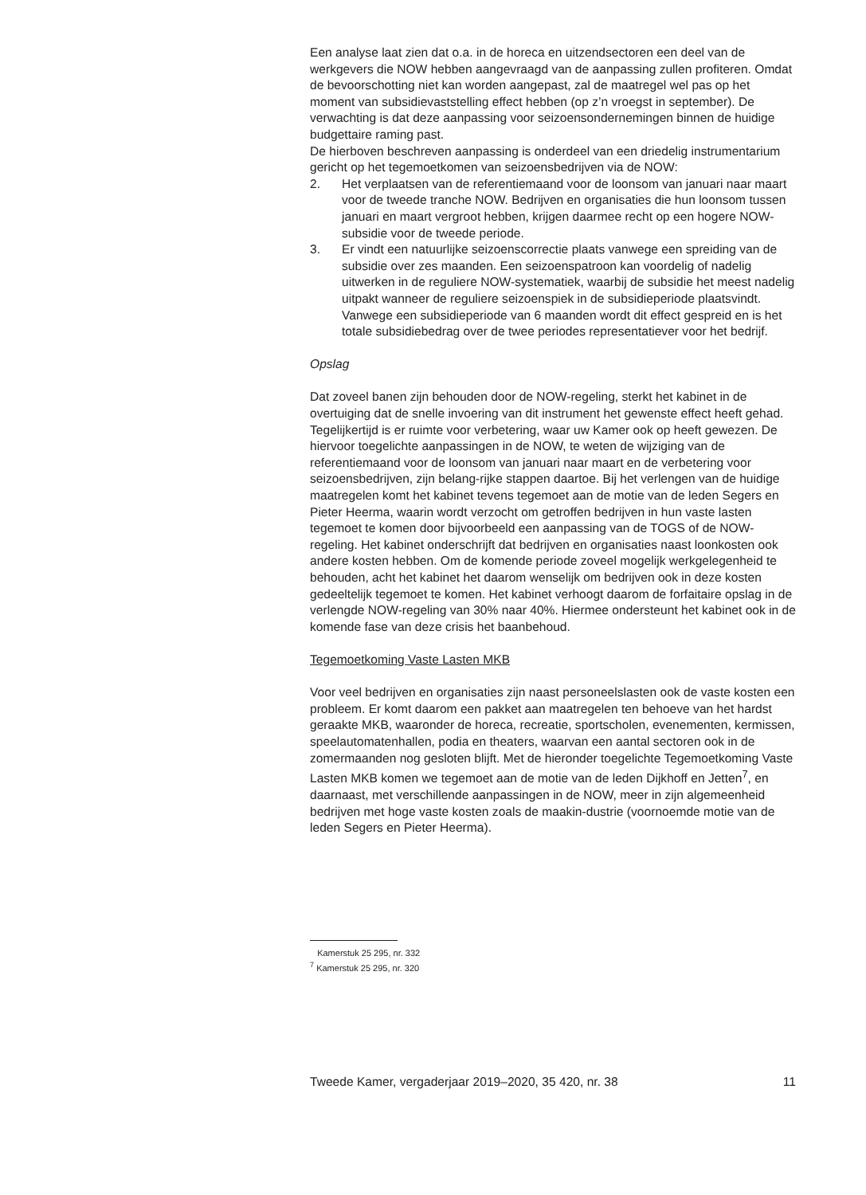Een analyse laat zien dat o.a. in de horeca en uitzendsectoren een deel van de werkgevers die NOW hebben aangevraagd van de aanpassing zullen profiteren. Omdat de bevoorschotting niet kan worden aangepast, zal de maatregel wel pas op het moment van subsidievaststelling effect hebben (op z’n vroegst in september). De verwachting is dat deze aanpassing voor seizoensondernemingen binnen de huidige budgettaire raming past.
De hierboven beschreven aanpassing is onderdeel van een driedelig instrumentarium gericht op het tegemoetkomen van seizoensbedrijven via de NOW:
2. Het verplaatsen van de referentiemaand voor de loonsom van januari naar maart voor de tweede tranche NOW. Bedrijven en organisaties die hun loonsom tussen januari en maart vergroot hebben, krijgen daarmee recht op een hogere NOW-subsidie voor de tweede periode.
3. Er vindt een natuurlijke seizoenscorrectie plaats vanwege een spreiding van de subsidie over zes maanden. Een seizoenspatroon kan voordelig of nadelig uitwerken in de reguliere NOW-systematiek, waarbij de subsidie het meest nadelig uitpakt wanneer de reguliere seizoenspiek in de subsidieperiode plaatsvindt. Vanwege een subsidieperiode van 6 maanden wordt dit effect gespreid en is het totale subsidiebedrag over de twee periodes representatiever voor het bedrijf.
Opslag
Dat zoveel banen zijn behouden door de NOW-regeling, sterkt het kabinet in de overtuiging dat de snelle invoering van dit instrument het gewenste effect heeft gehad. Tegelijkertijd is er ruimte voor verbetering, waar uw Kamer ook op heeft gewezen. De hiervoor toegelichte aanpassingen in de NOW, te weten de wijziging van de referentiemaand voor de loonsom van januari naar maart en de verbetering voor seizoensbedrijven, zijn belang-rijke stappen daartoe. Bij het verlengen van de huidige maatregelen komt het kabinet tevens tegemoet aan de motie van de leden Segers en Pieter Heerma, waarin wordt verzocht om getroffen bedrijven in hun vaste lasten tegemoet te komen door bijvoorbeeld een aanpassing van de TOGS of de NOW-regeling. Het kabinet onderschrijft dat bedrijven en organisaties naast loonkosten ook andere kosten hebben. Om de komende periode zoveel mogelijk werkgelegenheid te behouden, acht het kabinet het daarom wenselijk om bedrijven ook in deze kosten gedeeltelijk tegemoet te komen. Het kabinet verhoogt daarom de forfaitaire opslag in de verlengde NOW-regeling van 30% naar 40%. Hiermee ondersteunt het kabinet ook in de komende fase van deze crisis het baanbehoud.
Tegemoetkoming Vaste Lasten MKB
Voor veel bedrijven en organisaties zijn naast personeelslasten ook de vaste kosten een probleem. Er komt daarom een pakket aan maatregelen ten behoeve van het hardst geraakte MKB, waaronder de horeca, recreatie, sportscholen, evenementen, kermissen, speelautomatenhallen, podia en theaters, waarvan een aantal sectoren ook in de zomermaanden nog gesloten blijft. Met de hieronder toegelichte Tegemoetkoming Vaste Lasten MKB komen we tegemoet aan de motie van de leden Dijkhoff en Jetten<sup>7</sup>, en daarnaast, met verschillende aanpassingen in de NOW, meer in zijn algemeenheid bedrijven met hoge vaste kosten zoals de maakin-dustrie (voornoemde motie van de leden Segers en Pieter Heerma).
Kamerstuk 25 295, nr. 332
<sup>7</sup> Kamerstuk 25 295, nr. 320
Tweede Kamer, vergaderjaar 2019–2020, 35 420, nr. 38 11